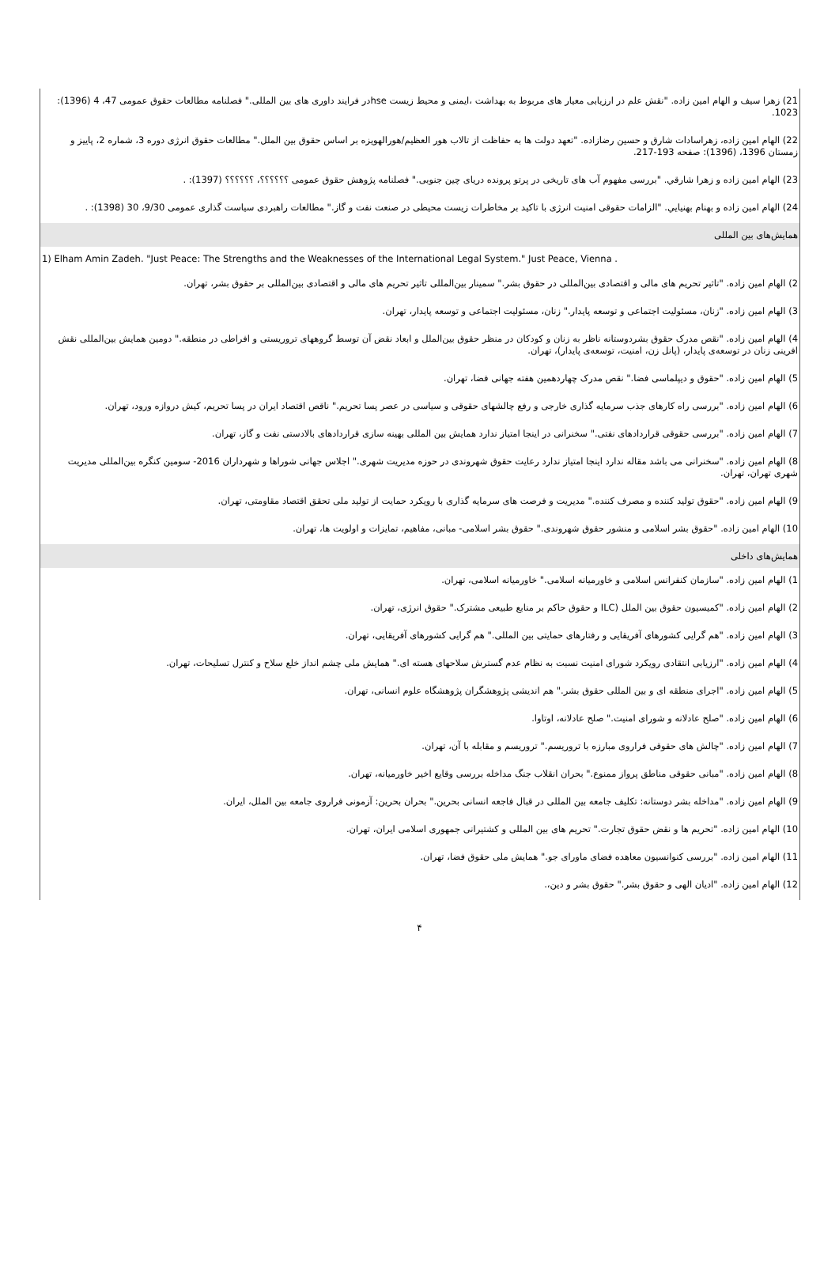21) زهرا سیف و الهام امین زاده. "نقش علم در ارزیابی معیار های مربوط به بهداشت ،ایمنی و محیط زیست hseدر فرایند داوری های بین المللی." فصلنامه مطالعات حقوق عمومی 47، 4 (1396): 1023.
22) الهام امین زاده، زهراسادات شارق و حسین رضازاده. "تعهد دولت ها به حفاظت از تالاب هور العظیم/هورالهویزه بر اساس حقوق بین الملل." مطالعات حقوق انرژی دوره 3، شماره 2، پاییز و زمستان 1396، (1396): صفحه 193-217.
23) الهام امین زاده و زهرا شارقي. "بررسی مفهوم آب های تاریخی در پرتو پرونده دریای چین جنوبی." فصلنامه پژوهش حقوق عمومی ؟؟؟؟؟؟، ؟؟؟؟؟؟ (1397): .
24) الهام امین زاده و بهنام بهنيايي. "الزامات حقوقی امنیت انرژی با تاکید بر مخاطرات زیست محیطی در صنعت نفت و گاز." مطالعات راهبردی سیاست گذاری عمومی 9/30، 30 (1398): .
همایش‌های بین المللی
1) Elham Amin Zadeh. "Just Peace: The Strengths and the Weaknesses of the International Legal System." Just Peace, Vienna .
2) الهام امین زاده. "تاثیر تحریم های مالی و اقتصادی بین‌المللی در حقوق بشر." سمینار بین‌المللی تاثیر تحریم های مالی و اقتصادی بین‌المللی بر حقوق بشر، تهران.
3) الهام امین زاده. "زنان، مسئولیت اجتماعی و توسعه پایدار." زنان، مسئولیت اجتماعی و توسعه پایدار، تهران.
4) الهام امین زاده. "نقص مدرک حقوق بشردوستانه ناظر به زنان و کودکان در منظر حقوق بین‌الملل و ابعاد نقض آن توسط گروههای تروریستی و افراطی در منطقه." دومین همایش بین‌المللی نقش افرینی زنان در توسعه‌ی پایدار، (پانل زن، امنیت، توسعه‌ی پایدار)، تهران.
5) الهام امین زاده. "حقوق و دیپلماسی فضا." نقص مدرک چهاردهمین هفته جهانی فضا، تهران.
6) الهام امین زاده. "بررسی راه کارهای جذب سرمایه گذاری خارجی و رفع چالشهای حقوقی و سیاسی در عصر پسا تحریم." ناقص اقتصاد ایران در پسا تحریم، کیش دروازه ورود، تهران.
7) الهام امین زاده. "بررسی حقوقی قراردادهای نفتی." سخنرانی در اینجا امتیاز ندارد همایش بین المللی بهینه سازی قراردادهای بالادستی نفت و گاز، تهران.
8) الهام امین زاده. "سخنرانی می باشد مقاله ندارد اینجا امتیاز ندارد رعایت حقوق شهروندی در حوزه مدیریت شهری." اجلاس جهانی شوراها و شهرداران 2016- سومین کنگره بین‌المللی مدیریت شهری تهران، تهران.
9) الهام امین زاده. "حقوق تولید کننده و مصرف کننده." مدیریت و فرصت های سرمایه گذاری با رویکرد حمایت از تولید ملی تحقق اقتصاد مقاومتی، تهران.
10) الهام امین زاده. "حقوق بشر اسلامی و منشور حقوق شهروندی." حقوق بشر اسلامی- مبانی، مفاهیم، تمایزات و اولویت ها، تهران.
همایش‌های داخلی
1) الهام امین زاده. "سازمان کنفرانس اسلامی و خاورمیانه اسلامی." خاورمیانه اسلامی، تهران.
2) الهام امین زاده. "کمیسیون حقوق بین الملل (ILC و حقوق حاکم بر منابع طبیعی مشترک." حقوق انرژی، تهران.
3) الهام امین زاده. "هم گرایی کشورهای آفریقایی و رفتارهای حمایتی بین المللی." هم گرایی کشورهای آفریقایی، تهران.
4) الهام امین زاده. "ارزیابی انتقادی رویکرد شورای امنیت نسبت به نظام عدم گسترش سلاحهای هسته ای." همایش ملی چشم انداز خلع سلاح و کنترل تسلیحات، تهران.
5) الهام امین زاده. "اجرای منطقه ای و بین المللی حقوق بشر." هم اندیشی پژوهشگران پژوهشگاه علوم انسانی، تهران.
6) الهام امین زاده. "صلح عادلانه و شورای امنیت." صلح عادلانه، اوتاوا.
7) الهام امین زاده. "چالش های حقوقی فراروی مبارزه با تروریسم." تروریسم و مقابله با آن، تهران.
8) الهام امین زاده. "مبانی حقوقی مناطق پرواز ممنوع." بحران انقلاب جنگ مداخله بررسی وقایع اخیر خاورمیانه، تهران.
9) الهام امین زاده. "مداخله بشر دوستانه: تکلیف جامعه بین المللی در قبال فاجعه انسانی بحرین." بحران بحرین: آزمونی فراروی جامعه بین الملل، ایران.
10) الهام امین زاده. "تحریم ها و نقض حقوق تجارت." تحریم های بین المللی و کشتیرانی جمهوری اسلامی ایران، تهران.
11) الهام امین زاده. "بررسی کنوانسیون معاهده فضای ماورای جو." همایش ملی حقوق فضا، تهران.
12) الهام امین زاده. "ادیان الهی و حقوق بشر." حقوق بشر و دین،.
۴